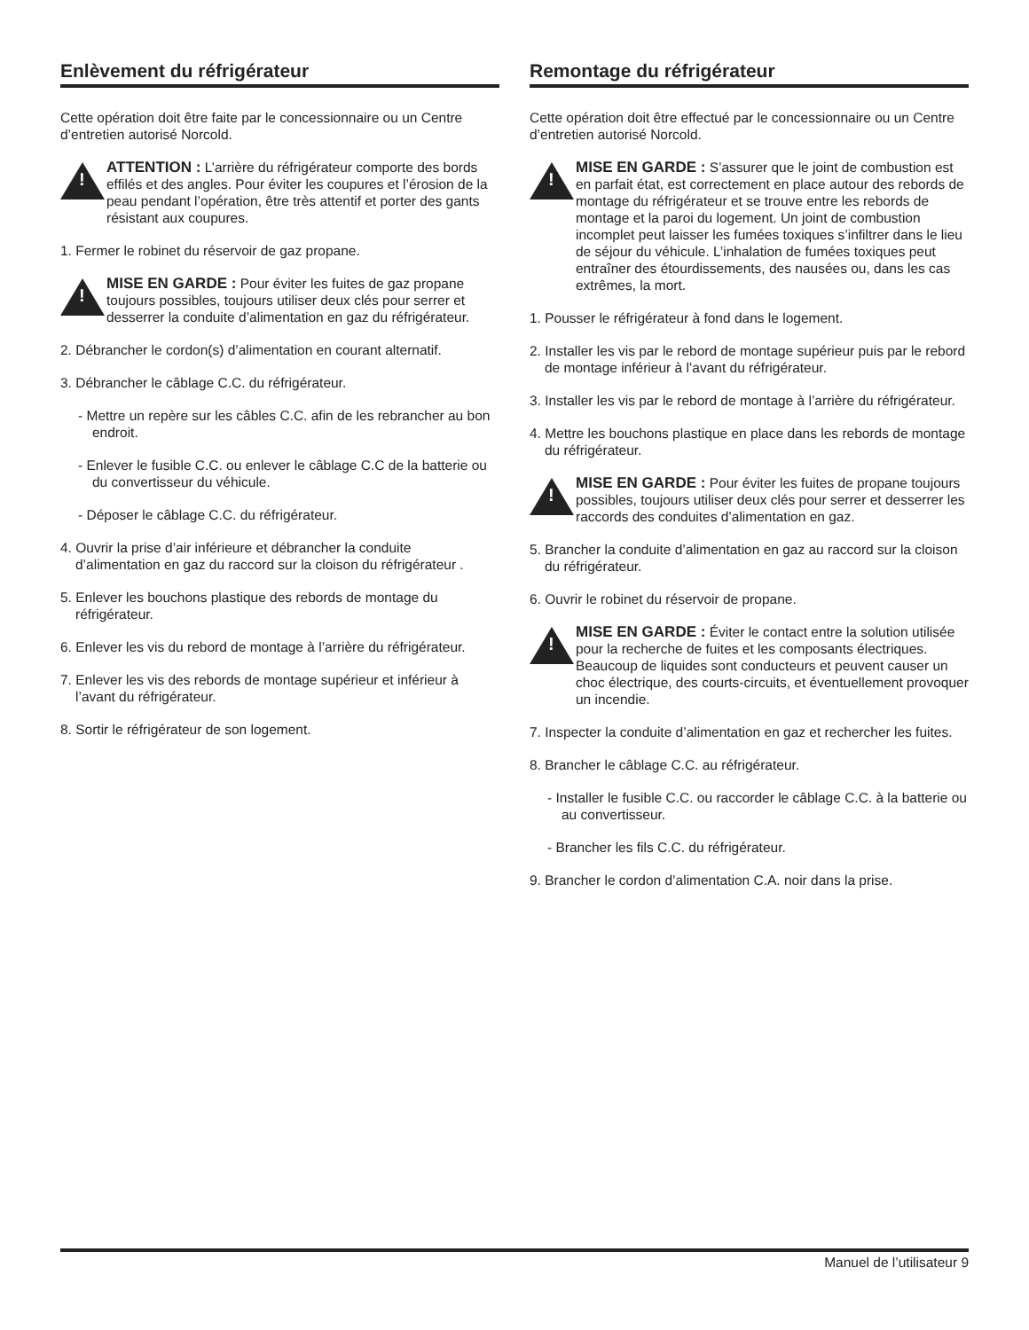Enlèvement du réfrigérateur
Cette opération doit être faite par le concessionnaire ou un Centre d’entretien autorisé Norcold.
!
ATTENTION : L’arrière du réfrigérateur comporte des bords effilés et des angles. Pour éviter les coupures et l’érosion de la peau pendant l’opération, être très attentif et porter des gants résistant aux coupures.
1. Fermer le robinet du réservoir de gaz propane.
!
MISE EN GARDE : Pour éviter les fuites de gaz propane toujours possibles, toujours utiliser deux clés pour serrer et desserrer la conduite d’alimentation en gaz du réfrigérateur.
2. Débrancher le cordon(s) d’alimentation en courant alternatif.
3. Débrancher le câblage C.C. du réfrigérateur.
- Mettre un repère sur les câbles C.C. afin de les rebrancher au bon endroit.
- Enlever le fusible C.C. ou enlever le câblage C.C de la batterie ou du convertisseur du véhicule.
- Déposer le câblage C.C. du réfrigérateur.
4. Ouvrir la prise d’air inférieure et débrancher la conduite d’alimentation en gaz du raccord sur la cloison du réfrigérateur .
5. Enlever les bouchons plastique des rebords de montage du réfrigérateur.
6. Enlever les vis du rebord de montage à l’arrière du réfrigérateur.
7. Enlever les vis des rebords de montage supérieur et inférieur à l’avant du réfrigérateur.
8. Sortir le réfrigérateur de son logement.
Remontage du réfrigérateur
Cette opération doit être effectué par le concessionnaire ou un Centre d’entretien autorisé Norcold.
!
MISE EN GARDE : S’assurer que le joint de combustion est en parfait état, est correctement en place autour des rebords de montage du réfrigérateur et se trouve entre les rebords de montage et la paroi du logement. Un joint de combustion incomplet peut laisser les fumées toxiques s’infiltrer dans le lieu de séjour du véhicule. L’inhalation de fumées toxiques peut entraîner des étourdissements, des nausées ou, dans les cas extrêmes, la mort.
1. Pousser le réfrigérateur à fond dans le logement.
2. Installer les vis par le rebord de montage supérieur puis par le rebord de montage inférieur à l’avant du réfrigérateur.
3. Installer les vis par le rebord de montage à l’arrière du réfrigérateur.
4. Mettre les bouchons plastique en place dans les rebords de montage du réfrigérateur.
!
MISE EN GARDE : Pour éviter les fuites de propane toujours possibles, toujours utiliser deux clés pour serrer et desserrer les raccords des conduites d’alimentation en gaz.
5. Brancher la conduite d’alimentation en gaz au raccord sur la cloison du réfrigérateur.
6. Ouvrir le robinet du réservoir de propane.
!
MISE EN GARDE : Éviter le contact entre la solution utilisée pour la recherche de fuites et les composants électriques. Beaucoup de liquides sont conducteurs et peuvent causer un choc électrique, des courts-circuits, et éventuellement provoquer un incendie.
7. Inspecter la conduite d’alimentation en gaz et rechercher les fuites.
8. Brancher le câblage C.C. au réfrigérateur.
- Installer le fusible C.C. ou raccorder le câblage C.C. à la batterie ou au convertisseur.
- Brancher les fils C.C. du réfrigérateur.
9. Brancher le cordon d’alimentation C.A. noir dans la prise.
Manuel de l’utilisateur 9